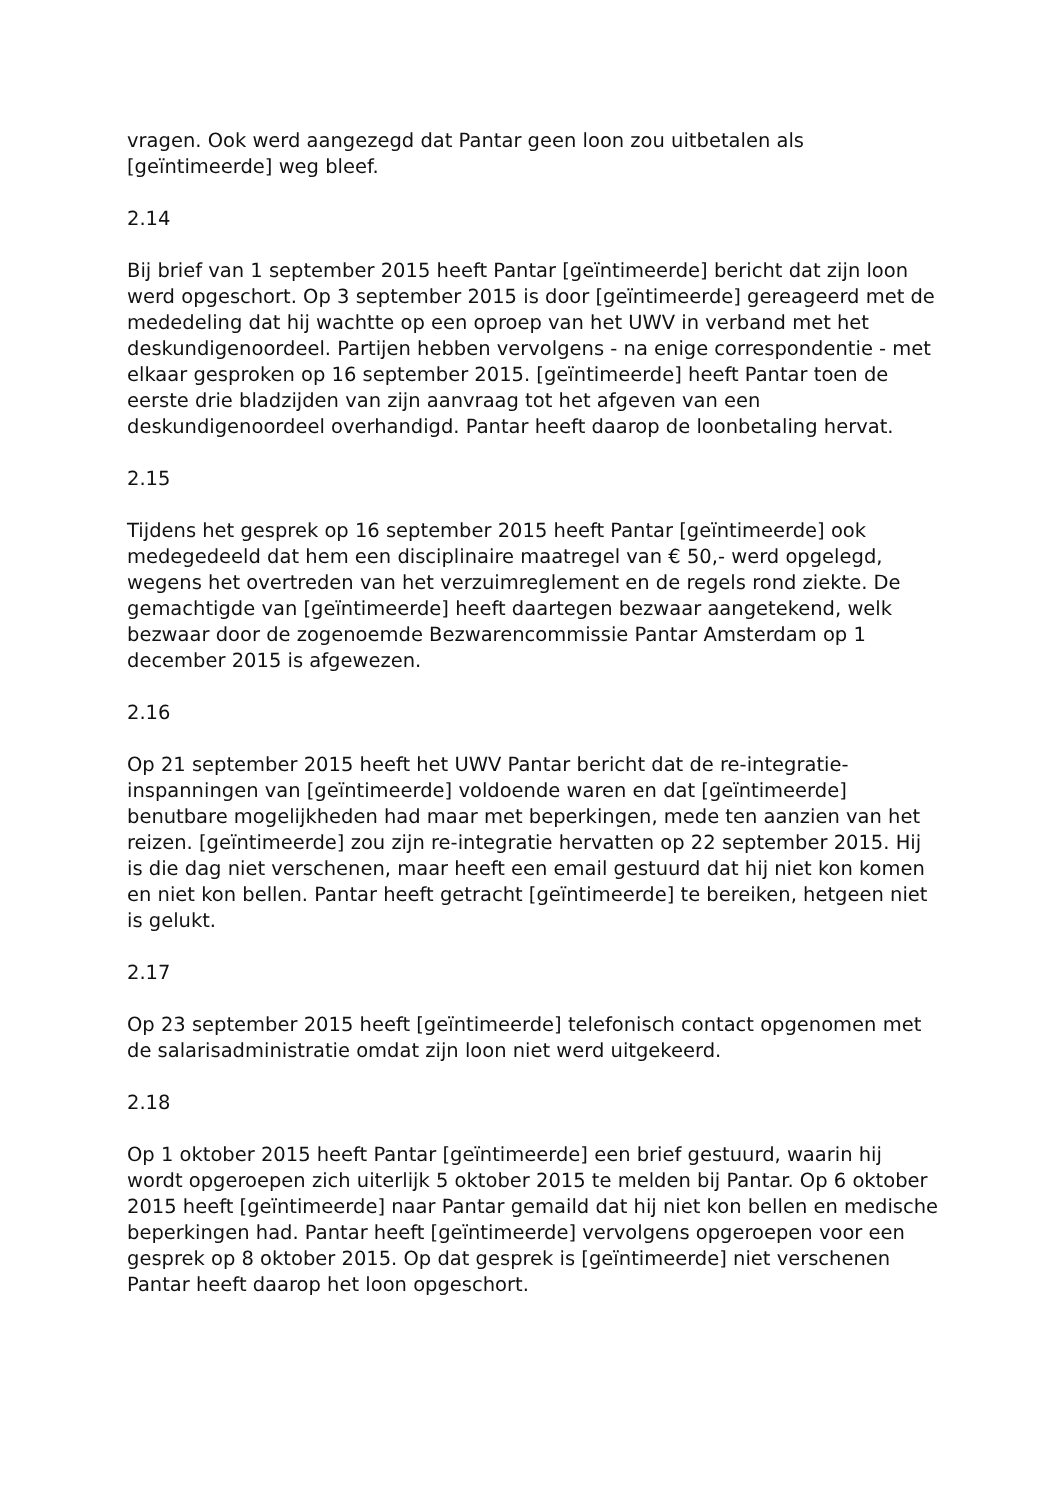vragen. Ook werd aangezegd dat Pantar geen loon zou uitbetalen als [geïntimeerde] weg bleef.
2.14
Bij brief van 1 september 2015 heeft Pantar [geïntimeerde] bericht dat zijn loon werd opgeschort. Op 3 september 2015 is door [geïntimeerde] gereageerd met de mededeling dat hij wachtte op een oproep van het UWV in verband met het deskundigenoordeel. Partijen hebben vervolgens - na enige correspondentie - met elkaar gesproken op 16 september 2015. [geïntimeerde] heeft Pantar toen de eerste drie bladzijden van zijn aanvraag tot het afgeven van een deskundigenoordeel overhandigd. Pantar heeft daarop de loonbetaling hervat.
2.15
Tijdens het gesprek op 16 september 2015 heeft Pantar [geïntimeerde] ook medegedeeld dat hem een disciplinaire maatregel van € 50,- werd opgelegd, wegens het overtreden van het verzuimreglement en de regels rond ziekte. De gemachtigde van [geïntimeerde] heeft daartegen bezwaar aangetekend, welk bezwaar door de zogenoemde Bezwarencommissie Pantar Amsterdam op 1 december 2015 is afgewezen.
2.16
Op 21 september 2015 heeft het UWV Pantar bericht dat de re-integratie-inspanningen van [geïntimeerde] voldoende waren en dat [geïntimeerde] benutbare mogelijkheden had maar met beperkingen, mede ten aanzien van het reizen. [geïntimeerde] zou zijn re-integratie hervatten op 22 september 2015. Hij is die dag niet verschenen, maar heeft een email gestuurd dat hij niet kon komen en niet kon bellen. Pantar heeft getracht [geïntimeerde] te bereiken, hetgeen niet is gelukt.
2.17
Op 23 september 2015 heeft [geïntimeerde] telefonisch contact opgenomen met de salarisadministratie omdat zijn loon niet werd uitgekeerd.
2.18
Op 1 oktober 2015 heeft Pantar [geïntimeerde] een brief gestuurd, waarin hij wordt opgeroepen zich uiterlijk 5 oktober 2015 te melden bij Pantar. Op 6 oktober 2015 heeft [geïntimeerde] naar Pantar gemaild dat hij niet kon bellen en medische beperkingen had. Pantar heeft [geïntimeerde] vervolgens opgeroepen voor een gesprek op 8 oktober 2015. Op dat gesprek is [geïntimeerde] niet verschenen Pantar heeft daarop het loon opgeschort.